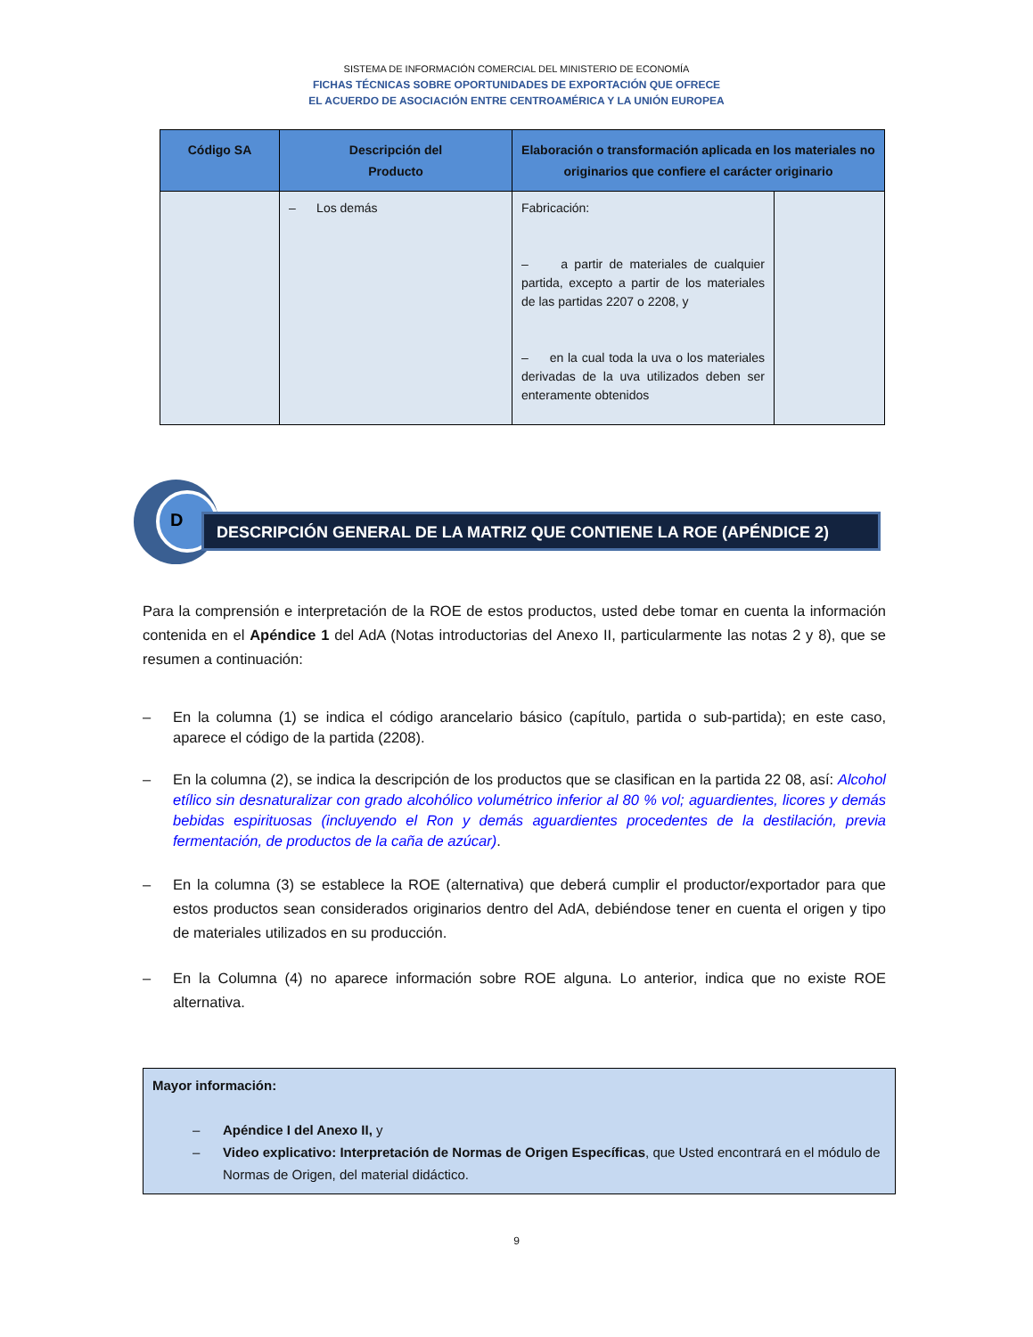SISTEMA DE INFORMACIÓN COMERCIAL DEL MINISTERIO DE ECONOMÍA
FICHAS TÉCNICAS SOBRE OPORTUNIDADES DE EXPORTACIÓN QUE OFRECE
EL ACUERDO DE ASOCIACIÓN ENTRE CENTROAMÉRICA Y LA UNIÓN EUROPEA
| Código SA | Descripción del Producto | Elaboración o transformación aplicada en los materiales no originarios que confiere el carácter originario | |
| --- | --- | --- | --- |
| | – Los demás | Fabricación: – a partir de materiales de cualquier partida, excepto a partir de los materiales de las partidas 2207 o 2208, y – en la cual toda la uva o los materiales derivadas de la uva utilizados deben ser enteramente obtenidos | |
D
DESCRIPCIÓN GENERAL DE LA MATRIZ QUE CONTIENE LA ROE (APÉNDICE 2)
Para la comprensión e interpretación de la ROE de estos productos, usted debe tomar en cuenta la información contenida en el Apéndice 1 del AdA (Notas introductorias del Anexo II, particularmente las notas 2 y 8), que se resumen a continuación:
– En la columna (1) se indica el código arancelario básico (capítulo, partida o sub-partida); en este caso, aparece el código de la partida (2208).
– En la columna (2), se indica la descripción de los productos que se clasifican en la partida 22 08, así: Alcohol etílico sin desnaturalizar con grado alcohólico volumétrico inferior al 80 % vol; aguardientes, licores y demás bebidas espirituosas (incluyendo el Ron y demás aguardientes procedentes de la destilación, previa fermentación, de productos de la caña de azúcar).
– En la columna (3) se establece la ROE (alternativa) que deberá cumplir el productor/exportador para que estos productos sean considerados originarios dentro del AdA, debiéndose tener en cuenta el origen y tipo de materiales utilizados en su producción.
– En la Columna (4) no aparece información sobre ROE alguna. Lo anterior, indica que no existe ROE alternativa.
Mayor información:
– Apéndice I del Anexo II, y
– Video explicativo: Interpretación de Normas de Origen Específicas, que Usted encontrará en el módulo de Normas de Origen, del material didáctico.
9